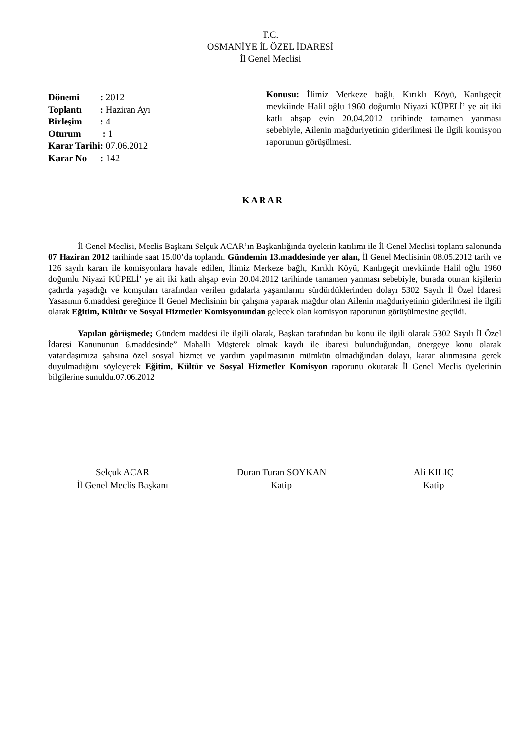T.C.
OSMANİYE İL ÖZEL İDARESİ
İl Genel Meclisi
| Dönemi | : 2012 |
| Toplantı | : Haziran Ayı |
| Birleşim | : 4 |
| Oturum | : 1 |
| Karar Tarihi | : 07.06.2012 |
| Karar No | : 142 |
Konusu: İlimiz Merkeze bağlı, Kırıklı Köyü, Kanlıgeçit mevkiinde Halil oğlu 1960 doğumlu Niyazi KÜPELİ’ ye ait iki katlı ahşap evin 20.04.2012 tarihinde tamamen yanması sebebiyle, Ailenin mağduriyetinin giderilmesi ile ilgili komisyon raporunun görüşülmesi.
KARAR
İl Genel Meclisi, Meclis Başkanı Selçuk ACAR’ın Başkanlığında üyelerin katılımı ile İl Genel Meclisi toplantı salonunda 07 Haziran 2012 tarihinde saat 15.00’da toplandı. Gündemin 13.maddesinde yer alan, İl Genel Meclisinin 08.05.2012 tarih ve 126 sayılı kararı ile komisyonlara havale edilen, İlimiz Merkeze bağlı, Kırıklı Köyü, Kanlıgeçit mevkiinde Halil oğlu 1960 doğumlu Niyazi KÜPELİ’ ye ait iki katlı ahşap evin 20.04.2012 tarihinde tamamen yanması sebebiyle, burada oturan kişilerin çadırda yaşadığı ve komşuları tarafından verilen gıdalarla yaşamlarını sürdürdüklerinden dolayı 5302 Sayılı İl Özel İdaresi Yasasının 6.maddesi gereğince İl Genel Meclisinin bir çalışma yaparak mağdur olan Ailenin mağduriyetinin giderilmesi ile ilgili olarak Eğitim, Kültür ve Sosyal Hizmetler Komisyonundan gelecek olan komisyon raporunun görüşülmesine geçildi.
Yapılan görüşmede; Gündem maddesi ile ilgili olarak, Başkan tarafından bu konu ile ilgili olarak 5302 Sayılı İl Özel İdaresi Kanununun 6.maddesinde” Mahalli Müşterek olmak kaydı ile ibaresi bulunduğundan, önergeye konu olarak vatandaşımıza şahsına özel sosyal hizmet ve yardım yapılmasının mümkün olmadığından dolayı, karar alınmasına gerek duyulmadığını söyleyerek Eğitim, Kültür ve Sosyal Hizmetler Komisyon raporunu okutarak İl Genel Meclis üyelerinin bilgilerine sunuldu.07.06.2012
Selçuk ACAR
İl Genel Meclis Başkanı
Duran Turan SOYKAN
Katip
Ali KILIÇ
Katip